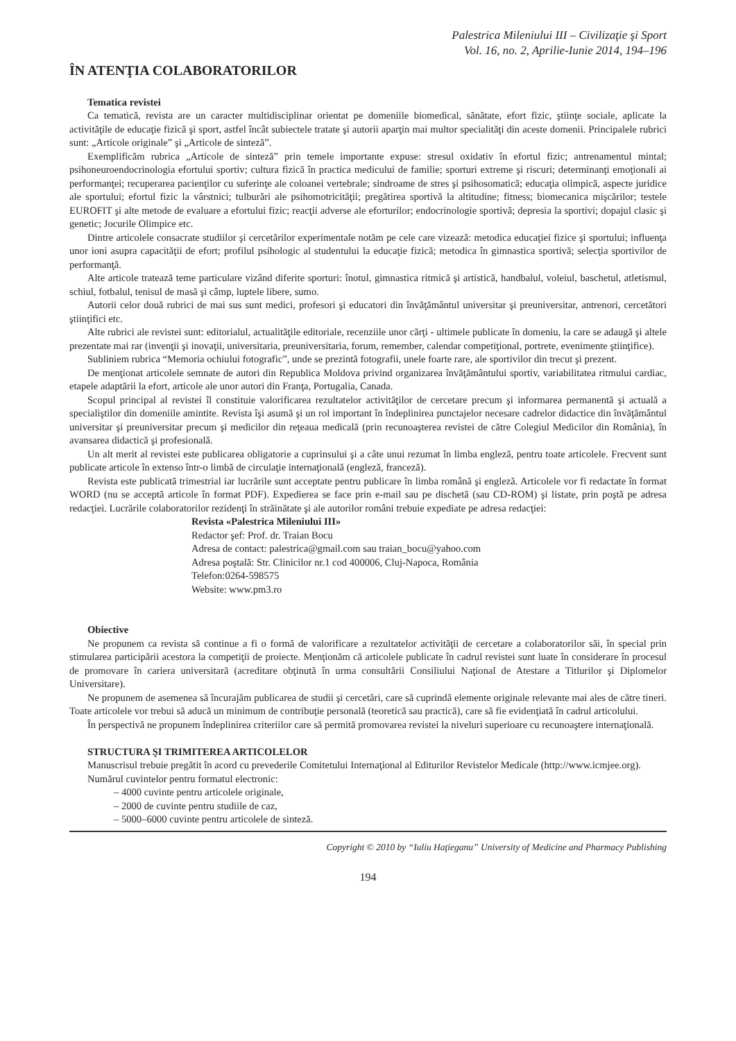Palestrica Mileniului III – Civilizaţie şi Sport
Vol. 16, no. 2, Aprilie-Iunie 2014, 194–196
ÎN ATENŢIA COLABORATORILOR
Tematica revistei
Ca tematică, revista are un caracter multidisciplinar orientat pe domeniile biomedical, sănătate, efort fizic, ştiinţe sociale, aplicate la activităţile de educaţie fizică şi sport, astfel încât subiectele tratate şi autorii aparţin mai multor specialităţi din aceste domenii. Principalele rubrici sunt: „Articole originale” şi „Articole de sinteză”.
Exemplificăm rubrica „Articole de sinteză” prin temele importante expuse: stresul oxidativ în efortul fizic; antrenamentul mintal; psihoneuroendocrinologia efortului sportiv; cultura fizică în practica medicului de familie; sporturi extreme şi riscuri; determinanţi emoţionali ai performanţei; recuperarea pacienţilor cu suferinţe ale coloanei vertebrale; sindroame de stres şi psihosomatică; educaţia olimpică, aspecte juridice ale sportului; efortul fizic la vârstnici; tulburări ale psihomotricităţii; pregătirea sportivă la altitudine; fitness; biomecanica mişcărilor; testele EUROFIT şi alte metode de evaluare a efortului fizic; reacţii adverse ale eforturilor; endocrinologie sportivă; depresia la sportivi; dopajul clasic şi genetic; Jocurile Olimpice etc.
Dintre articolele consacrate studiilor şi cercetărilor experimentale notăm pe cele care vizează: metodica educaţiei fizice şi sportului; influenţa unor ioni asupra capacităţii de efort; profilul psihologic al studentului la educaţie fizică; metodica în gimnastica sportivă; selecţia sportivilor de performanţă.
Alte articole tratează teme particulare vizând diferite sporturi: înotul, gimnastica ritmică şi artistică, handbalul, voleiul, baschetul, atletismul, schiul, fotbalul, tenisul de masă şi câmp, luptele libere, sumo.
Autorii celor două rubrici de mai sus sunt medici, profesori şi educatori din învăţământul universitar şi preuniversitar, antrenori, cercetători ştiinţifici etc.
Alte rubrici ale revistei sunt: editorialul, actualităţile editoriale, recenziile unor cărţi - ultimele publicate în domeniu, la care se adaugă şi altele prezentate mai rar (invenţii şi inovaţii, universitaria, preuniversitaria, forum, remember, calendar competiţional, portrete, evenimente ştiinţifice).
Subliniem rubrica “Memoria ochiului fotografic”, unde se prezintă fotografii, unele foarte rare, ale sportivilor din trecut şi prezent.
De menţionat articolele semnate de autori din Republica Moldova privind organizarea învăţământului sportiv, variabilitatea ritmului cardiac, etapele adaptării la efort, articole ale unor autori din Franţa, Portugalia, Canada.
Scopul principal al revistei îl constituie valorificarea rezultatelor activităţilor de cercetare precum şi informarea permanentă şi actuală a specialiştilor din domeniile amintite. Revista îşi asumă şi un rol important în îndeplinirea punctajelor necesare cadrelor didactice din învăţământul universitar şi preuniversitar precum şi medicilor din reţeaua medicală (prin recunoaşterea revistei de către Colegiul Medicilor din România), în avansarea didactică şi profesională.
Un alt merit al revistei este publicarea obligatorie a cuprinsului şi a câte unui rezumat în limba engleză, pentru toate articolele. Frecvent sunt publicate articole în extenso într-o limbă de circulaţie internaţională (engleză, franceză).
Revista este publicată trimestrial iar lucrările sunt acceptate pentru publicare în limba română şi engleză. Articolele vor fi redactate în format WORD (nu se acceptă articole în format PDF). Expedierea se face prin e-mail sau pe dischetă (sau CD-ROM) şi listate, prin poştă pe adresa redacţiei. Lucrările colaboratorilor rezidenţi în străinătate şi ale autorilor români trebuie expediate pe adresa redacţiei:
Revista «Palestrica Mileniului III»
Redactor şef: Prof. dr. Traian Bocu
Adresa de contact: palestrica@gmail.com sau traian_bocu@yahoo.com
Adresa poştală: Str. Clinicilor nr.1 cod 400006, Cluj-Napoca, România
Telefon:0264-598575
Website: www.pm3.ro
Obiective
Ne propunem ca revista să continue a fi o formă de valorificare a rezultatelor activităţii de cercetare a colaboratorilor săi, în special prin stimularea participării acestora la competiţii de proiecte. Menţionăm că articolele publicate în cadrul revistei sunt luate în considerare în procesul de promovare în cariera universitară (acreditare obţinută în urma consultării Consiliului Naţional de Atestare a Titlurilor şi Diplomelor Universitare).
Ne propunem de asemenea să încurajăm publicarea de studii şi cercetări, care să cuprindă elemente originale relevante mai ales de către tineri. Toate articolele vor trebui să aducă un minimum de contribuţie personală (teoretică sau practică), care să fie evidenţiată în cadrul articolului.
În perspectivă ne propunem îndeplinirea criteriilor care să permită promovarea revistei la niveluri superioare cu recunoaştere internaţională.
STRUCTURA ŞI TRIMITEREA ARTICOLELOR
Manuscrisul trebuie pregătit în acord cu prevederile Comitetului Internaţional al Editurilor Revistelor Medicale (http://www.icmjee.org).
Numărul cuvintelor pentru formatul electronic:
– 4000 cuvinte pentru articolele originale,
– 2000 de cuvinte pentru studiile de caz,
– 5000–6000 cuvinte pentru articolele de sinteză.
Copyright © 2010 by “Iuliu Haţieganu” University of Medicine and Pharmacy Publishing
194